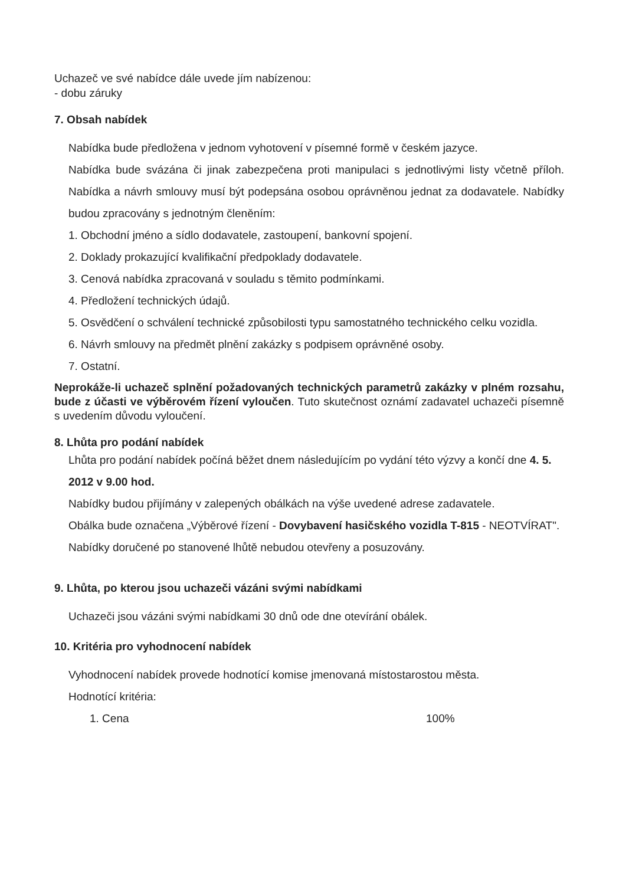Uchazeč ve své nabídce dále uvede jím nabízenou:
- dobu záruky
7. Obsah nabídek
Nabídka bude předložena v jednom vyhotovení v písemné formě v českém jazyce.
Nabídka bude svázána či jinak zabezpečena proti manipulaci s jednotlivými listy včetně příloh. Nabídka a návrh smlouvy musí být podepsána osobou oprávněnou jednat za dodavatele. Nabídky budou zpracovány s jednotným členěním:
1. Obchodní jméno a sídlo dodavatele, zastoupení, bankovní spojení.
2. Doklady prokazující kvalifikační předpoklady dodavatele.
3. Cenová nabídka zpracovaná v souladu s těmito podmínkami.
4. Předložení technických údajů.
5. Osvědčení o schválení technické způsobilosti typu samostatného technického celku vozidla.
6. Návrh smlouvy na předmět plnění zakázky s podpisem oprávněné osoby.
7. Ostatní.
Neprokáže-li uchazeč splnění požadovaných technických parametrů zakázky v plném rozsahu, bude z účasti ve výběrovém řízení vyloučen. Tuto skutečnost oznámí zadavatel uchazeči písemně s uvedením důvodu vyloučení.
8. Lhůta pro podání nabídek
Lhůta pro podání nabídek počíná běžet dnem následujícím po vydání této výzvy a končí dne 4. 5. 2012 v 9.00 hod.
Nabídky budou přijímány v zalepených obálkách na výše uvedené adrese zadavatele.
Obálka bude označena „Výběrové řízení - Dovybavení hasičského vozidla T-815 - NEOTVÍRAT".
Nabídky doručené po stanovené lhůtě nebudou otevřeny a posuzovány.
9. Lhůta, po kterou jsou uchazeči vázáni svými nabídkami
Uchazeči jsou vázáni svými nabídkami 30 dnů ode dne otevírání obálek.
10. Kritéria pro vyhodnocení nabídek
Vyhodnocení nabídek provede hodnotící komise jmenovaná místostarostou města.
Hodnotící kritéria:
1. Cena 100%